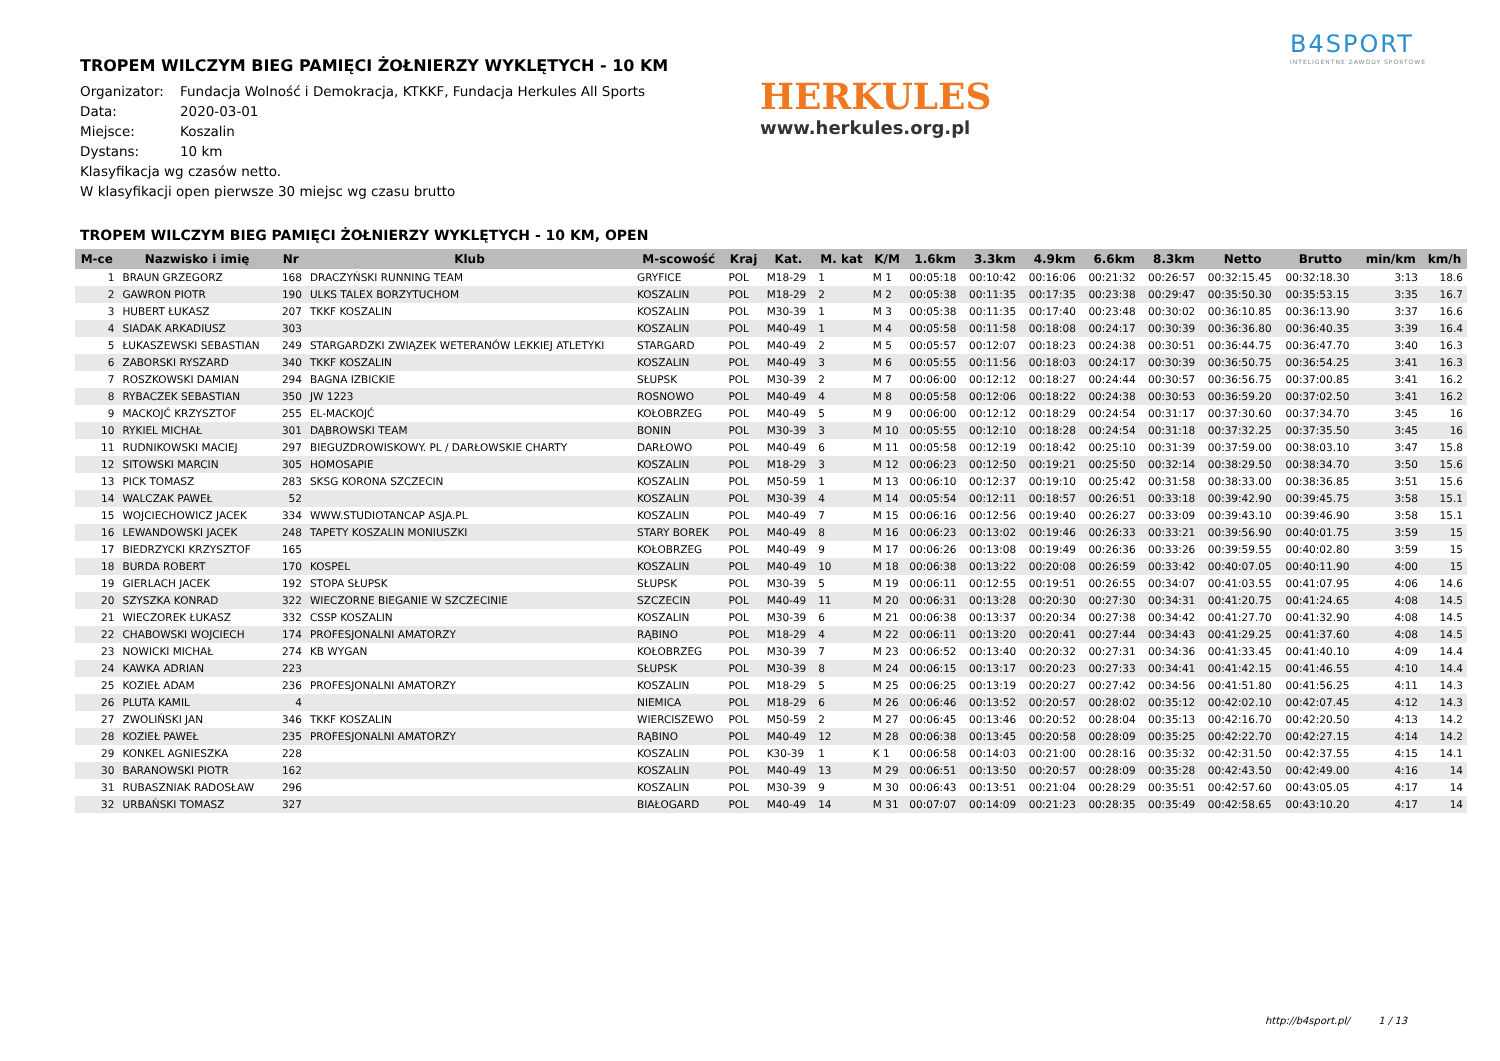B4SPORT
INTELIGENTNE ZAWODY SPORTOWE
HERKULES
www.herkules.org.pl
TROPEM WILCZYM BIEG PAMIĘCI ŻOŁNIERZY WYKLĘTYCH - 10 KM
Organizator: Fundacja Wolność i Demokracja, KTKKF, Fundacja Herkules All Sports
Data: 2020-03-01
Miejsce: Koszalin
Dystans: 10 km
Klasyfikacja wg czasów netto.
W klasyfikacji open pierwsze 30 miejsc wg czasu brutto
TROPEM WILCZYM BIEG PAMIĘCI ŻOŁNIERZY WYKLĘTYCH - 10 KM, OPEN
| M-ce | Nazwisko i imię | Nr | Klub | M-scowość | Kraj | Kat. | M. kat | K/M | 1.6km | 3.3km | 4.9km | 6.6km | 8.3km | Netto | Brutto | min/km | km/h |
| --- | --- | --- | --- | --- | --- | --- | --- | --- | --- | --- | --- | --- | --- | --- | --- | --- | --- |
| 1 | BRAUN GRZEGORZ | 168 | DRACZYŃSKI RUNNING TEAM | GRYFICE | POL | M18-29 | 1 | M 1 | 00:05:18 | 00:10:42 | 00:16:06 | 00:21:32 | 00:26:57 | 00:32:15.45 | 00:32:18.30 | 3:13 | 18.6 |
| 2 | GAWRON PIOTR | 190 | ULKS TALEX BORZYTUCHOM | KOSZALIN | POL | M18-29 | 2 | M 2 | 00:05:38 | 00:11:35 | 00:17:35 | 00:23:38 | 00:29:47 | 00:35:50.30 | 00:35:53.15 | 3:35 | 16.7 |
| 3 | HUBERT ŁUKASZ | 207 | TKKF KOSZALIN | KOSZALIN | POL | M30-39 | 1 | M 3 | 00:05:38 | 00:11:35 | 00:17:40 | 00:23:48 | 00:30:02 | 00:36:10.85 | 00:36:13.90 | 3:37 | 16.6 |
| 4 | SIADAK ARKADIUSZ | 303 | | KOSZALIN | POL | M40-49 | 1 | M 4 | 00:05:58 | 00:11:58 | 00:18:08 | 00:24:17 | 00:30:39 | 00:36:36.80 | 00:36:40.35 | 3:39 | 16.4 |
| 5 | ŁUKASZEWSKI SEBASTIAN | 249 | STARGARDZKI ZWIĄZEK WETERANÓW LEKKIEJ ATLETYKI | STARGARD | POL | M40-49 | 2 | M 5 | 00:05:57 | 00:12:07 | 00:18:23 | 00:24:38 | 00:30:51 | 00:36:44.75 | 00:36:47.70 | 3:40 | 16.3 |
| 6 | ZABORSKI RYSZARD | 340 | TKKF KOSZALIN | KOSZALIN | POL | M40-49 | 3 | M 6 | 00:05:55 | 00:11:56 | 00:18:03 | 00:24:17 | 00:30:39 | 00:36:50.75 | 00:36:54.25 | 3:41 | 16.3 |
| 7 | ROSZKOWSKI DAMIAN | 294 | BAGNA IZBICKIE | SŁUPSK | POL | M30-39 | 2 | M 7 | 00:06:00 | 00:12:12 | 00:18:27 | 00:24:44 | 00:30:57 | 00:36:56.75 | 00:37:00.85 | 3:41 | 16.2 |
| 8 | RYBACZEK SEBASTIAN | 350 | JW 1223 | ROSNOWO | POL | M40-49 | 4 | M 8 | 00:05:58 | 00:12:06 | 00:18:22 | 00:24:38 | 00:30:53 | 00:36:59.20 | 00:37:02.50 | 3:41 | 16.2 |
| 9 | MACKOJĆ KRZYSZTOF | 255 | EL-MACKOJĆ | KOŁOBRZEG | POL | M40-49 | 5 | M 9 | 00:06:00 | 00:12:12 | 00:18:29 | 00:24:54 | 00:31:17 | 00:37:30.60 | 00:37:34.70 | 3:45 | 16 |
| 10 | RYKIEL MICHAŁ | 301 | DĄBROWSKI TEAM | BONIN | POL | M30-39 | 3 | M 10 | 00:05:55 | 00:12:10 | 00:18:28 | 00:24:54 | 00:31:18 | 00:37:32.25 | 00:37:35.50 | 3:45 | 16 |
| 11 | RUDNIKOWSKI MACIEJ | 297 | BIEGUZDROWISKOWY. PL / DARŁOWSKIE CHARTY | DARŁOWO | POL | M40-49 | 6 | M 11 | 00:05:58 | 00:12:19 | 00:18:42 | 00:25:10 | 00:31:39 | 00:37:59.00 | 00:38:03.10 | 3:47 | 15.8 |
| 12 | SITOWSKI MARCIN | 305 | HOMOSAPIE | KOSZALIN | POL | M18-29 | 3 | M 12 | 00:06:23 | 00:12:50 | 00:19:21 | 00:25:50 | 00:32:14 | 00:38:29.50 | 00:38:34.70 | 3:50 | 15.6 |
| 13 | PICK TOMASZ | 283 | SKSG KORONA SZCZECIN | KOSZALIN | POL | M50-59 | 1 | M 13 | 00:06:10 | 00:12:37 | 00:19:10 | 00:25:42 | 00:31:58 | 00:38:33.00 | 00:38:36.85 | 3:51 | 15.6 |
| 14 | WALCZAK PAWEŁ | 52 | | KOSZALIN | POL | M30-39 | 4 | M 14 | 00:05:54 | 00:12:11 | 00:18:57 | 00:26:51 | 00:33:18 | 00:39:42.90 | 00:39:45.75 | 3:58 | 15.1 |
| 15 | WOJCIECHOWICZ JACEK | 334 | WWW.STUDIOTANCAP ASJA.PL | KOSZALIN | POL | M40-49 | 7 | M 15 | 00:06:16 | 00:12:56 | 00:19:40 | 00:26:27 | 00:33:09 | 00:39:43.10 | 00:39:46.90 | 3:58 | 15.1 |
| 16 | LEWANDOWSKI JACEK | 248 | TAPETY KOSZALIN MONIUSZKI | STARY BOREK | POL | M40-49 | 8 | M 16 | 00:06:23 | 00:13:02 | 00:19:46 | 00:26:33 | 00:33:21 | 00:39:56.90 | 00:40:01.75 | 3:59 | 15 |
| 17 | BIEDRZYCKI KRZYSZTOF | 165 | | KOŁOBRZEG | POL | M40-49 | 9 | M 17 | 00:06:26 | 00:13:08 | 00:19:49 | 00:26:36 | 00:33:26 | 00:39:59.55 | 00:40:02.80 | 3:59 | 15 |
| 18 | BURDA ROBERT | 170 | KOSPEL | KOSZALIN | POL | M40-49 | 10 | M 18 | 00:06:38 | 00:13:22 | 00:20:08 | 00:26:59 | 00:33:42 | 00:40:07.05 | 00:40:11.90 | 4:00 | 15 |
| 19 | GIERLACH JACEK | 192 | STOPA SŁUPSK | SŁUPSK | POL | M30-39 | 5 | M 19 | 00:06:11 | 00:12:55 | 00:19:51 | 00:26:55 | 00:34:07 | 00:41:03.55 | 00:41:07.95 | 4:06 | 14.6 |
| 20 | SZYSZKA KONRAD | 322 | WIECZORNE BIEGANIE W SZCZECINIE | SZCZECIN | POL | M40-49 | 11 | M 20 | 00:06:31 | 00:13:28 | 00:20:30 | 00:27:30 | 00:34:31 | 00:41:20.75 | 00:41:24.65 | 4:08 | 14.5 |
| 21 | WIECZOREK ŁUKASZ | 332 | CSSP KOSZALIN | KOSZALIN | POL | M30-39 | 6 | M 21 | 00:06:38 | 00:13:37 | 00:20:34 | 00:27:38 | 00:34:42 | 00:41:27.70 | 00:41:32.90 | 4:08 | 14.5 |
| 22 | CHABOWSKI WOJCIECH | 174 | PROFESJONALNI AMATORZY | RĄBINO | POL | M18-29 | 4 | M 22 | 00:06:11 | 00:13:20 | 00:20:41 | 00:27:44 | 00:34:43 | 00:41:29.25 | 00:41:37.60 | 4:08 | 14.5 |
| 23 | NOWICKI MICHAŁ | 274 | KB WYGAN | KOŁOBRZEG | POL | M30-39 | 7 | M 23 | 00:06:52 | 00:13:40 | 00:20:32 | 00:27:31 | 00:34:36 | 00:41:33.45 | 00:41:40.10 | 4:09 | 14.4 |
| 24 | KAWKA ADRIAN | 223 | | SŁUPSK | POL | M30-39 | 8 | M 24 | 00:06:15 | 00:13:17 | 00:20:23 | 00:27:33 | 00:34:41 | 00:41:42.15 | 00:41:46.55 | 4:10 | 14.4 |
| 25 | KOZIEŁ ADAM | 236 | PROFESJONALNI AMATORZY | KOSZALIN | POL | M18-29 | 5 | M 25 | 00:06:25 | 00:13:19 | 00:20:27 | 00:27:42 | 00:34:56 | 00:41:51.80 | 00:41:56.25 | 4:11 | 14.3 |
| 26 | PLUTA KAMIL | 4 | | NIEMICA | POL | M18-29 | 6 | M 26 | 00:06:46 | 00:13:52 | 00:20:57 | 00:28:02 | 00:35:12 | 00:42:02.10 | 00:42:07.45 | 4:12 | 14.3 |
| 27 | ZWOLIŃSKI JAN | 346 | TKKF KOSZALIN | WIERCISZEWO | POL | M50-59 | 2 | M 27 | 00:06:45 | 00:13:46 | 00:20:52 | 00:28:04 | 00:35:13 | 00:42:16.70 | 00:42:20.50 | 4:13 | 14.2 |
| 28 | KOZIEŁ PAWEŁ | 235 | PROFESJONALNI AMATORZY | RĄBINO | POL | M40-49 | 12 | M 28 | 00:06:38 | 00:13:45 | 00:20:58 | 00:28:09 | 00:35:25 | 00:42:22.70 | 00:42:27.15 | 4:14 | 14.2 |
| 29 | KONKEL AGNIESZKA | 228 | | KOSZALIN | POL | K30-39 | 1 | K 1 | 00:06:58 | 00:14:03 | 00:21:00 | 00:28:16 | 00:35:32 | 00:42:31.50 | 00:42:37.55 | 4:15 | 14.1 |
| 30 | BARANOWSKI PIOTR | 162 | | KOSZALIN | POL | M40-49 | 13 | M 29 | 00:06:51 | 00:13:50 | 00:20:57 | 00:28:09 | 00:35:28 | 00:42:43.50 | 00:42:49.00 | 4:16 | 14 |
| 31 | RUBASZNIAK RADOSŁAW | 296 | | KOSZALIN | POL | M30-39 | 9 | M 30 | 00:06:43 | 00:13:51 | 00:21:04 | 00:28:29 | 00:35:51 | 00:42:57.60 | 00:43:05.05 | 4:17 | 14 |
| 32 | URBAŃSKI TOMASZ | 327 | | BIAŁOGARD | POL | M40-49 | 14 | M 31 | 00:07:07 | 00:14:09 | 00:21:23 | 00:28:35 | 00:35:49 | 00:42:58.65 | 00:43:10.20 | 4:17 | 14 |
http://b4sport.pl/ 1 / 13